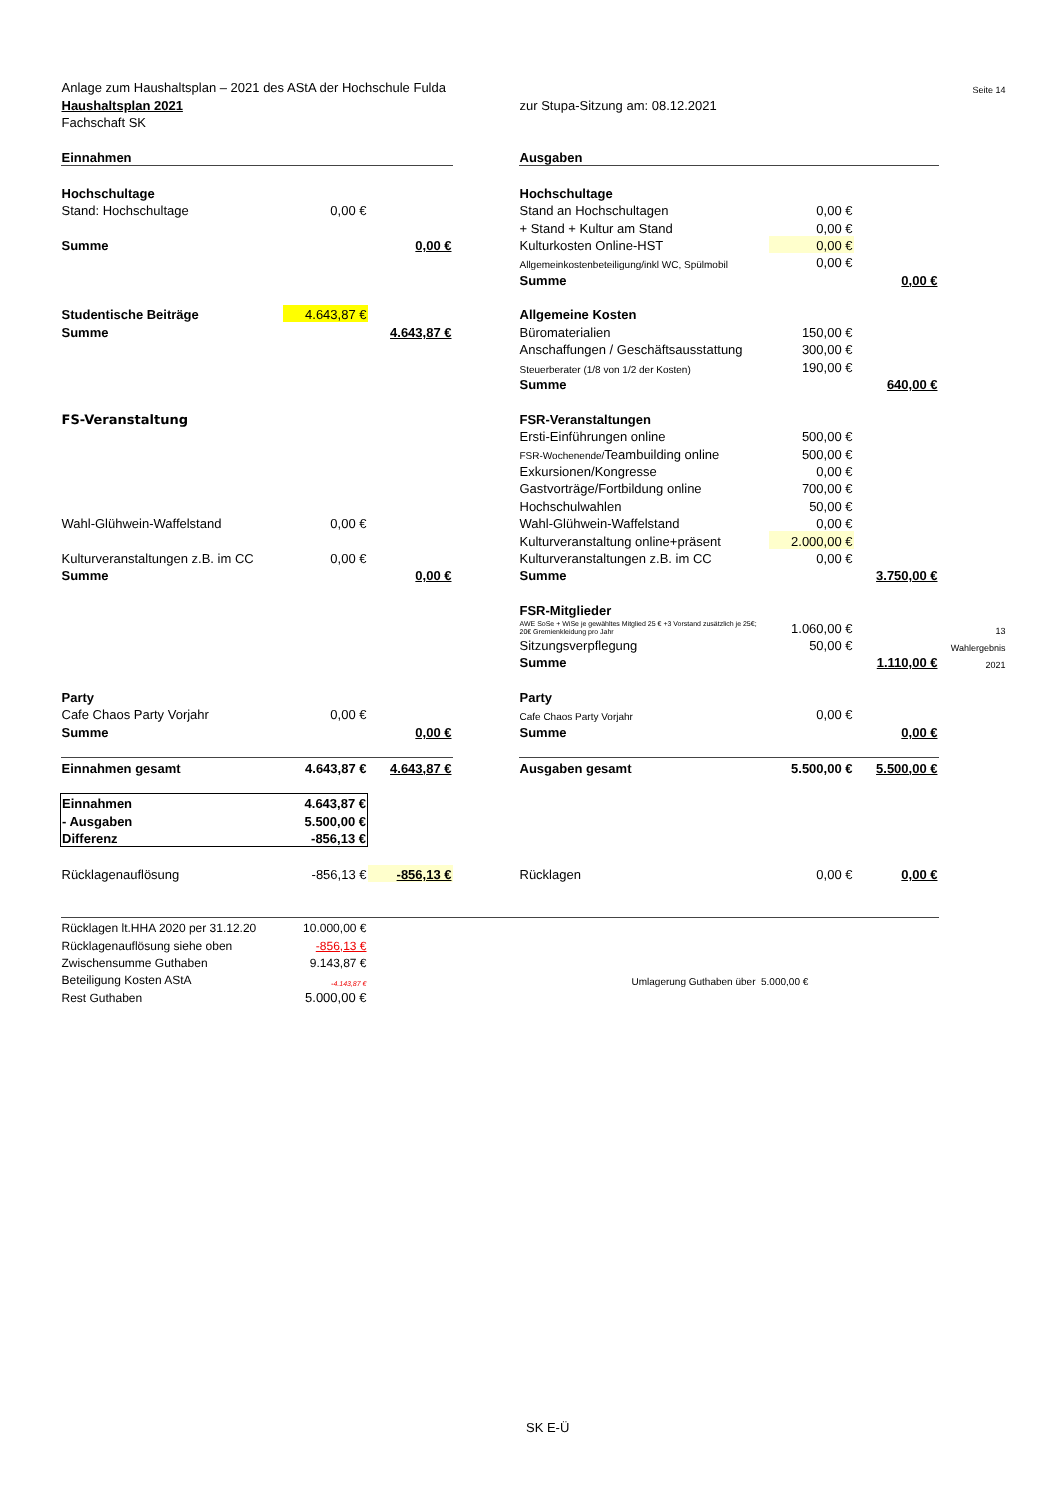| Anlage zum Haushaltsplan – 2021 des AStA der Hochschule Fulda | | | | | | | Seite 14 |
| Haushaltsplan 2021 | | | | zur Stupa-Sitzung am: 08.12.2021 | | | |
| Fachschaft SK | | | | | | | |
| Einnahmen | | | | Ausgaben | | | |
| Hochschultage | | | | Hochschultage | | | |
| Stand: Hochschultage | 0,00 € | | | Stand an Hochschultagen | 0,00 € | | |
| | | | | + Stand + Kultur am Stand | 0,00 € | | |
| Summe | | 0,00 € | | Kulturkosten Online-HST | 0,00 € | | |
| | | | | Allgemeinkostenbeteiligung/inkl WC, Spülmobil | 0,00 € | | |
| | | | | Summe | | 0,00 € | |
| Studentische Beiträge | 4.643,87 € | | | Allgemeine Kosten | | | |
| Summe | | 4.643,87 € | | Büromaterialien | 150,00 € | | |
| | | | | Anschaffungen / Geschäftsausstattung | 300,00 € | | |
| | | | | Steuerberater (1/8 von 1/2 der Kosten) | 190,00 € | | |
| | | | | Summe | | 640,00 € | |
| FS-Veranstaltung | | | | FSR-Veranstaltungen | | | |
| | | | | Ersti-Einführungen online | 500,00 € | | |
| | | | | FSR-Wochenende/ Teambuilding online | 500,00 € | | |
| | | | | Exkursionen/Kongresse | 0,00 € | | |
| | | | | Gastvorträge/Fortbildung online | 700,00 € | | |
| | | | | Hochschulwahlen | 50,00 € | | |
| Wahl-Glühwein-Waffelstand | 0,00 € | | | Wahl-Glühwein-Waffelstand | 0,00 € | | |
| | | | | Kulturveranstaltung online+präsent | 2.000,00 € | | |
| Kulturveranstaltungen z.B. im CC | 0,00 € | | | Kulturveranstaltungen z.B. im CC | 0,00 € | | |
| Summe | | 0,00 € | | Summe | | 3.750,00 € | |
| | | | | FSR-Mitglieder | | | |
| | | | | AWE SoSe + WiSe je gewähltes Mitglied 25 € +3 Vorstand zusätzlich je 25€; 20€ Gremienkleidung pro Jahr | 1.060,00 € | | 13 |
| | | | | Sitzungsverpflegung | 50,00 € | | Wahlergebnis |
| | | | | Summe | | 1.110,00 € | 2021 |
| Party | | | | Party | | | |
| Cafe Chaos Party Vorjahr | 0,00 € | | | Cafe Chaos Party Vorjahr | 0,00 € | | |
| Summe | | 0,00 € | | Summe | | 0,00 € | |
| Einnahmen gesamt | 4.643,87 € | 4.643,87 € | | Ausgaben gesamt | 5.500,00 € | 5.500,00 € | |
| Einnahmen | 4.643,87 € | | | | | | |
| - Ausgaben | 5.500,00 € | | | | | | |
| Differenz | -856,13 € | | | | | | |
| Rücklagenauflösung | -856,13 € | -856,13 € | | Rücklagen | 0,00 € | 0,00 € | |
| Rücklagen lt.HHA 2020 per 31.12.20 | 10.000,00 € | | | | | | |
| Rücklagenauflösung siehe oben | -856,13 € | | | | | | |
| Zwischensumme Guthaben | 9.143,87 € | | | | | | |
| Beteiligung Kosten AStA | -4.143,87 € | | | Umlagerung Guthaben über 5.000,00 € | | | |
| Rest Guthaben | 5.000,00 € | | | | | | |
SK E-Ü